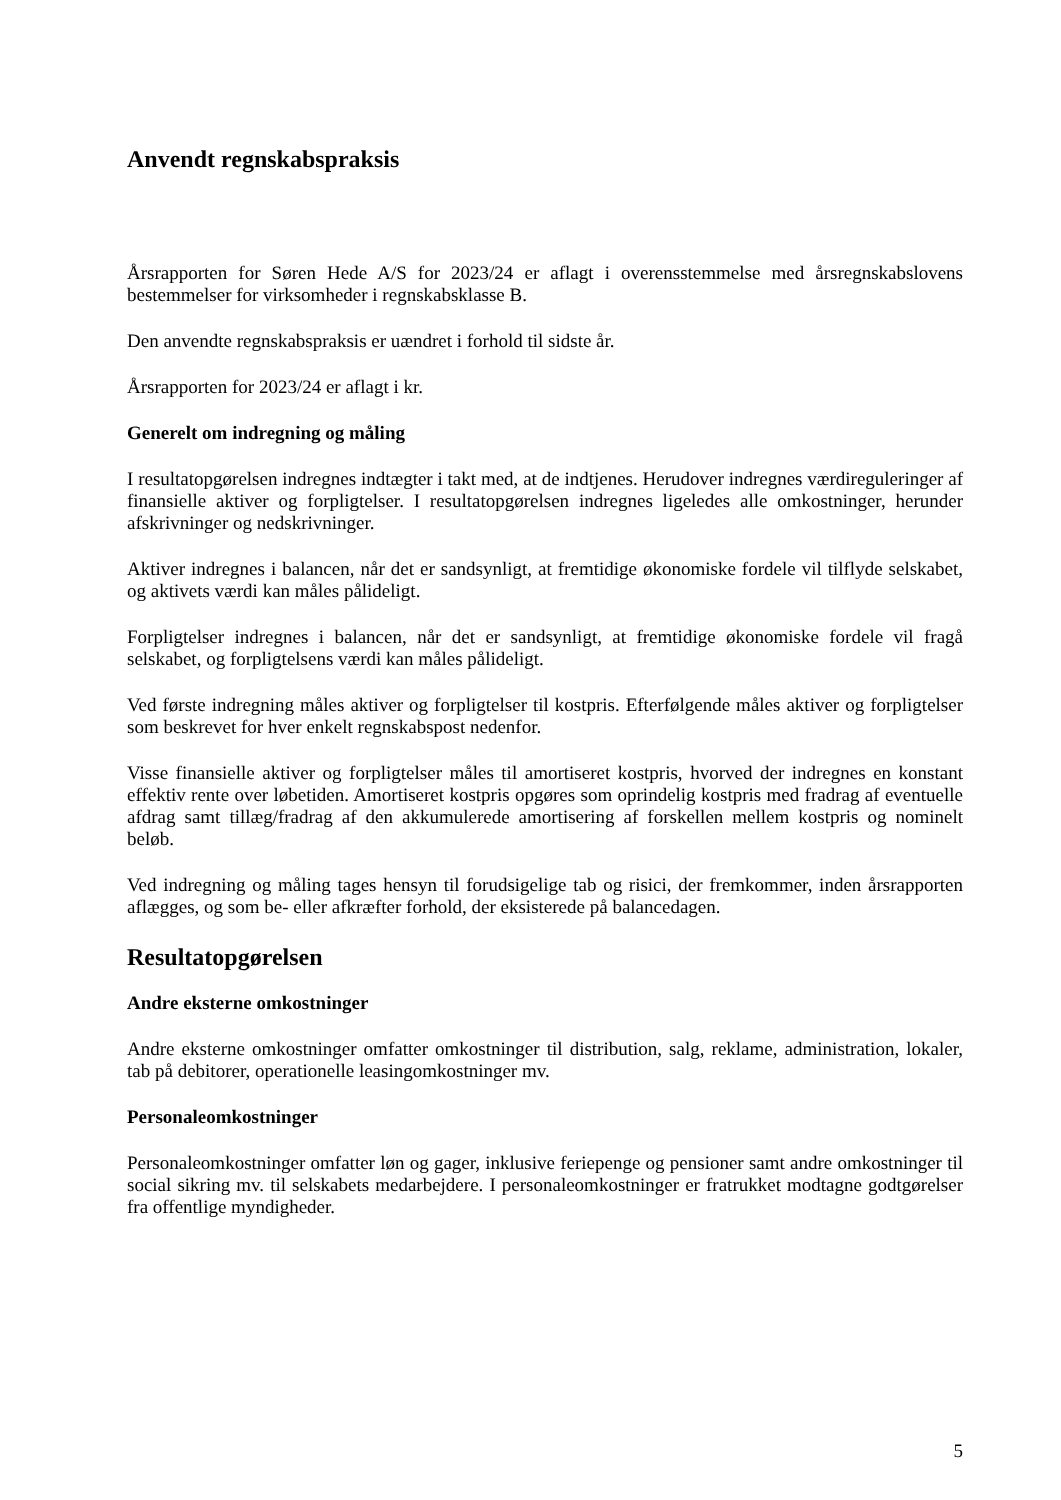Anvendt regnskabspraksis
Årsrapporten for Søren Hede A/S for 2023/24 er aflagt i overensstemmelse med årsregnskabslovens bestemmelser for virksomheder i regnskabsklasse B.
Den anvendte regnskabspraksis er uændret i forhold til sidste år.
Årsrapporten for 2023/24 er aflagt i kr.
Generelt om indregning og måling
I resultatopgørelsen indregnes indtægter i takt med, at de indtjenes. Herudover indregnes værdireguleringer af finansielle aktiver og forpligtelser. I resultatopgørelsen indregnes ligeledes alle omkostninger, herunder afskrivninger og nedskrivninger.
Aktiver indregnes i balancen, når det er sandsynligt, at fremtidige økonomiske fordele vil tilflyde selskabet, og aktivets værdi kan måles pålideligt.
Forpligtelser indregnes i balancen, når det er sandsynligt, at fremtidige økonomiske fordele vil fragå selskabet, og forpligtelsens værdi kan måles pålideligt.
Ved første indregning måles aktiver og forpligtelser til kostpris. Efterfølgende måles aktiver og forpligtelser som beskrevet for hver enkelt regnskabspost nedenfor.
Visse finansielle aktiver og forpligtelser måles til amortiseret kostpris, hvorved der indregnes en konstant effektiv rente over løbetiden. Amortiseret kostpris opgøres som oprindelig kostpris med fradrag af eventuelle afdrag samt tillæg/fradrag af den akkumulerede amortisering af forskellen mellem kostpris og nominelt beløb.
Ved indregning og måling tages hensyn til forudsigelige tab og risici, der fremkommer, inden årsrapporten aflægges, og som be- eller afkræfter forhold, der eksisterede på balancedagen.
Resultatopgørelsen
Andre eksterne omkostninger
Andre eksterne omkostninger omfatter omkostninger til distribution, salg, reklame, administration, lokaler, tab på debitorer, operationelle leasingomkostninger mv.
Personaleomkostninger
Personaleomkostninger omfatter løn og gager, inklusive feriepenge og pensioner samt andre omkostninger til social sikring mv. til selskabets medarbejdere. I personaleomkostninger er fratrukket modtagne godtgørelser fra offentlige myndigheder.
5